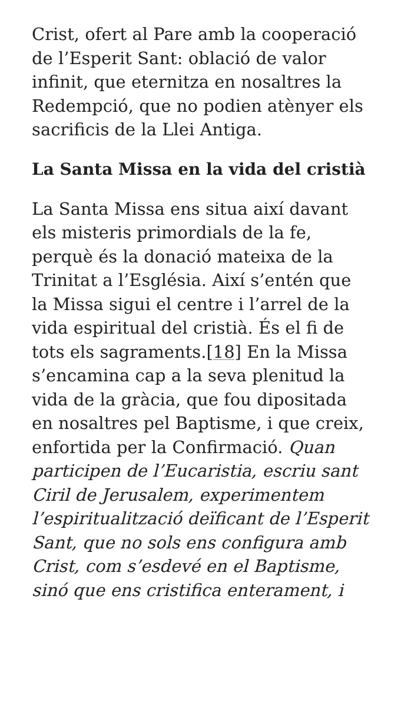Crist, ofert al Pare amb la cooperació de l’Esperit Sant: oblació de valor infinit, que eternitza en nosaltres la Redempció, que no podien atènyer els sacrificis de la Llei Antiga.
La Santa Missa en la vida del cristià
La Santa Missa ens situa així davant els misteris primordials de la fe, perquè és la donació mateixa de la Trinitat a l’Església. Així s’entén que la Missa sigui el centre i l’arrel de la vida espiritual del cristià. És el fi de tots els sagraments.[18] En la Missa s’encamina cap a la seva plenitud la vida de la gràcia, que fou dipositada en nosaltres pel Baptisme, i que creix, enfortida per la Confirmació. Quan participen de l’Eucaristia, escriu sant Ciril de Jerusalem, experimentem l’espiritualització deïficant de l’Esperit Sant, que no sols ens configura amb Crist, com s’esdevé en el Baptisme, sinó que ens cristifica enterament, i